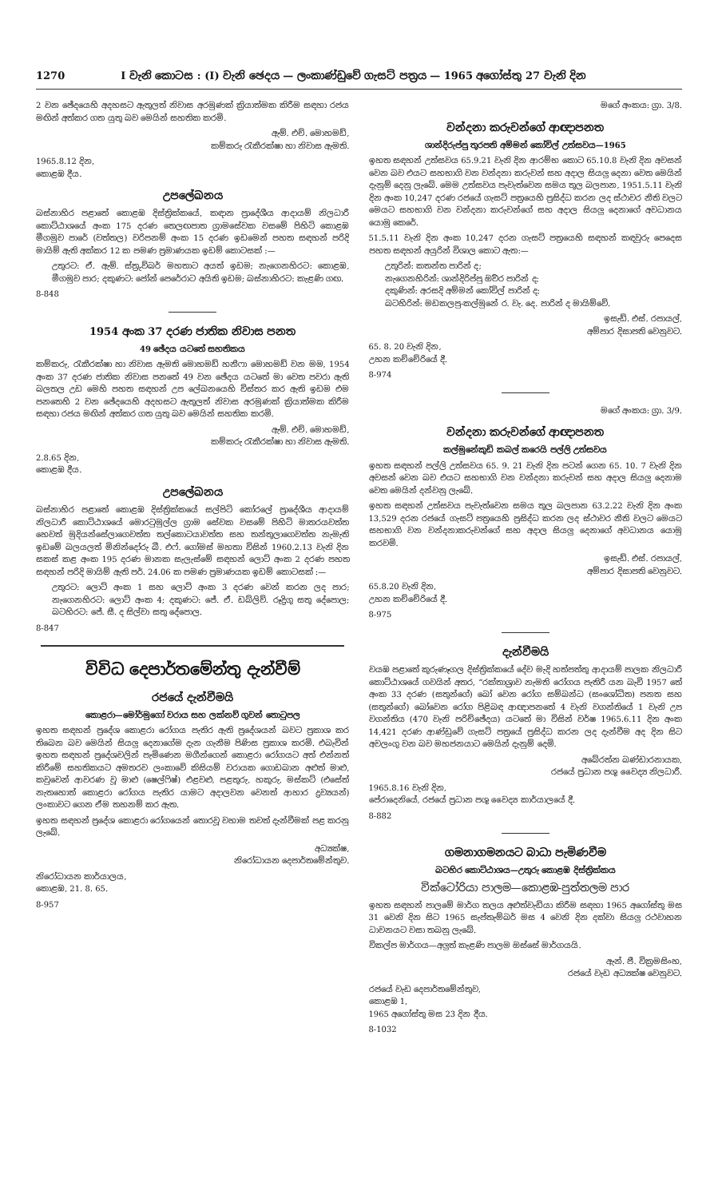1270 I වැනි කොටස : (I) වැනි ඡෙදය — ලංකාණ්ඩුවේ ගැසට් පත්‍රය — 1965 අගෝස්තු 27 වැනි දින
2 වන ඡේදයෙහි අදහසට ඇතුලත් නිවාස අරමුණක් ක්‍රියාත්මක කිරීම සඳහා රජය මඟින් අත්කර ගත යුතු බව මෙයින් සහතික කරමි.
ඇම්. එච්. මොහමඩ්,
කම්කරු රැකීරක්ෂා හා නිවාස ඇමති.
1965.8.12 දින,
කොළඹ දීය.
උපලේඛනය
බස්නාහිර පළාතේ කොළඹ දිස්ත්‍රික්කයේ, කඳාන ප්‍රාදේශීය ආදායම් නිලධාරී කොට්ඨාශයේ අංක 175 දරණ තෙලඟපාත ග්‍රාමසේවක වසමේ පිහිටි කොළඹ මීගමුව පාරේ (වත්තල) වරිපනම් අංක 15 දරණ ඉඩමෙන් පහත සඳහන් පරිදි මායිම් ඇති අක්කර 12 ක පමණ ප්‍රමාණයක ඉඩම් කොටසක් :—
උතුරට: ඒ. ඇම්. ස්ත්‍රුව්බර් මහතාට අයත් ඉඩම; නැගෙනහිරට: කොළඹ, මීගමුව පාර; දකුණට: ජෝන් පෙරේරාට අයිති ඉඩම; බස්නාහිරට: කැළණි ගඟ.
8-848
1954 අංක 37 දරණ ජාතික නිවාස පනත
49 ඡේදය යටතේ සහතිකය
කම්කරු, රැකීරක්ෂා හා නිවාස ඇමති මොහමඩ් හනීෆා මොහමඩ් වන මම, 1954 අංක 37 දරණ ජාතික නිවාස පනතේ 49 වන ඡේදය යටතේ මා වෙත පවරා ඇති බලතල උඩ මෙහි පහත සඳහන් උප ලේඛනයෙහි විස්තර කර ඇති ඉඩම එම පනතෙහි 2 වන ඡේදයෙහි අදහසට ඇතුලත් නිවාස අරමුණක් ක්‍රියාත්මක කිරීම සඳහා රජය මඟින් අත්කර ගත යුතු බව මෙයින් සහතික කරමි.
ඇම්. එච්. මොහමඩ්,
කම්කරු රැකීරක්ෂා හා නිවාස ඇමති.
2.8.65 දින,
කොළඹ දීය.
උපලේඛනය
බස්නාහිර පළාතේ කොළඹ දිස්ත්‍රික්කයේ සල්පිටි කෝරලේ ප්‍රාදේශීය ආදායම් නිලධාරී කොට්ඨාශයේ මොරටුමුල්ල ග්‍රාම සේවක වසමේ පිහිටි මාතරයවත්ත හෙවත් මුදියන්සේලාගෙවත්ත තල්කොටයාවත්ත සහ තන්තුලාගෙවත්ත නැමැති ඉඩමේ බලයලත් මිනින්දෝරු බී. එෆ්. ගෝමස් මහතා විසින් 1960.2.13 වැනි දින සකස් කළ අංක 195 දරණ මානක සැලැස්මේ සඳහන් ලොට් අංක 2 දරණ පහත සඳහන් පරිදි මායිම් ඇති පර්. 24.06 ක පමණ ප්‍රමාණයක ඉඩම් කොටසක් :—
උතුරට: ලොට් අංක 1 සහ ලොට් අංක 3 දරණ වෙන් කරන ලද පාර; නැගෙනහිරට: ලොට් අංක 4; දකුණට: ජේ. ඒ. ඩබ්ලිව්. රූද්‍රිගු සතු දේපොල; බටහිරට: ජේ. සී. ද සිල්වා සතු දේපොල.
8-847
විවිධ දෙපාර්තමේන්තු දැන්වීම්
රජයේ දැන්වීමයි
කොළරා—මෝර්මුගෝ වරාය සහ ලක්නව් ගුවන් තොටුපල
ඉහත සඳහන් ප්‍රදේශ කොළරා රෝගය පැතිර ඇති ප්‍රදේශයන් බවට ප්‍රකාශ කර තිබෙන බව මෙයින් සියලු දෙනාගේම දැන ගැනීම පිණිස ප්‍රකාශ කරමි. එබැවින් ඉහත සඳහන් ප්‍රදේශවලින් පැමිණෙන මගීන්ගෙන් කොළරා රෝගයට අත් එන්නත් කිරීමේ සහතිකයට අමතරව ලංකාවේ කිසියම් වරායක ගොඩබාන අළුත් මාළු, කවුවෙන් ආවරණ වූ මාළු (ෂෙල්ෆිෂ්) එළවළු, පළතුරු, හකුරු, මස්කට් (එසේත් නැතහොත් කොළරා රෝගය පැතිර යාමට අදාලවන වෙනත් ආහාර ද්‍රව්‍යයන්) ලංකාවට ගෙන ඒම තහනම් කර ඇත.
ඉහත සඳහන් ප්‍රදේශ කොළරා රෝගයෙන් තොරවූ වහාම තවත් දැන්වීමක් පළ කරනු ලැබේ.
අධ්‍යක්ෂ,
නිරෝධායන දෙපාර්තමේන්තුව.
නිරෝධායන කාර්යාලය,
කොළඹ, 21. 8. 65.
8-957
මගේ අංකය: ග්‍රා. 3/8.
වන්දනා කරුවන්ගේ ආඥාපනත
ශාන්දිරුප්පු තුරපති අම්මන් කෝවිල් උත්සවය—1965
ඉහත සඳහන් උත්සවය 65.9.21 වැනි දින ආරම්භ කොට 65.10.8 වැනි දින අවසන් වෙන බව එයට සහභාගි වන වන්දනා කරුවන් සහ අදාල සියලු දෙනා වෙත මෙයින් දැනුම් දෙනු ලැබේ. මෙම උත්සවය පැවැත්වෙන සමය තුල බලපාන, 1951.5.11 වැනි දින අංක 10,247 දරණ රජයේ ගැසට් පත්‍රයෙහි ප්‍රසිද්ධ කරන ලද ස්ථාවර නීති වලට මෙයට සහභාගි වන වන්දනා කරුවන්ගේ සහ අදාල සියලු දෙනාගේ අවධානය යොමු කෙරේ.
51.5.11 වැනි දින අංක 10,247 දරන ගැසට් පත්‍රයෙහි සඳහන් කඳවුරු පෙදෙස පහත සඳහන් අයුරින් විශාල කොට ඇත:—
උතුරින්: කතන්ත පාරින් ද;
නැගෙනහිරින්: ශාන්දිරිප්පු ඔිවර පාරින් ද;
දකුණින්: අරසදි අම්මන් කෝවිල් පාරින් ද;
බටහිරින්: මඩකලපු-කල්මුනේ ර. වැ. දෙ. පාරින් ද මායිම්වේ.
ඉසැඩ්. එස්. රපායල්,
අම්පාර දිසාපති වෙනුවට.
65. 8. 20 වැනි දින,
උහන කච්චේරියේ දී.
8-974
මගේ අංකය: ග්‍රා. 3/9.
වන්දනා කරුවන්ගේ ආඥාපනත
කල්මුනේකුඩි කබල් කරෙයි පල්ලි උත්සවය
ඉහත සඳහන් පල්ලි උත්සවය 65. 9. 21 වැනි දින පටන් ගෙන 65. 10. 7 වැනි දින අවසන් වෙන බව එයට සහභාගි වන වන්දනා කරුවන් සහ අදාල සියලු දෙනාම වෙත මෙයින් දන්වනු ලැබේ.
ඉහත සඳහන් උත්සවය පැවැත්වෙන සමය තුල බලපාන 63.2.22 වැනි දින අංක 13,529 දරන රජයේ ගැසට් පත්‍රයෙහි ප්‍රසිද්ධ කරන ලද ස්ථාවර නීති වලට මෙයට සහභාගි වන වන්දනාකරුවන්ගේ සහ අදාල සියලු දෙනාගේ අවධානය යොමු කරවමි.
ඉසැඩ්. එස්. රපායල්,
අම්පාර දිසාපති වෙනුවට.
65.8.20 වැනි දින,
උහන කච්චේරියේ දී.
8-975
දැන්වීමයි
වයඹ පළාතේ කුරුණෑගල දිස්ත්‍රික්කයේ දේව මැදි හත්පත්තු ආදායම් පාලක නිලධාරී කොට්ඨාශයේ ගවයින් අතර, “රක්තාශ්‍රාව නැමති රෝගය පැතිරී යන බැවි 1957 තේ අංක 33 දරණ (සතුන්ගේ) බෝ වෙන රෝග සම්බන්ධ (සංශෝධිත) පනත සහ (සතුන්ගේ) බෝවෙන රෝග පිළිබඳ ආඥාපනතේ 4 වැනි වගන්තියේ 1 වැනි උප වගන්තිය (470 වැනි පරිච්ඡේදය) යටතේ මා විසින් වර්ෂ 1965.6.11 දින අංක 14,421 දරණ ආණ්ඩුවේ ගැසට් පත්‍රයේ ප්‍රසිද්ධ කරන ලද දැන්වීම අද දින සිට අවලංගු වන බව මහජනයාට මෙයින් දැනුම් දෙමි.
අබේරත්න බණ්ඩාරනායක,
රජයේ ප්‍රධාන පශු වෛද්‍ය නිලධාරී.
1965.8.16 වැනි දින,
පේරාදෙනියේ, රජයේ ප්‍රධාන පශු වෛද්‍ය කාර්යාලයේ දී.
8-882
ගමනාගමනයට බාධා පැමිණවීම
බටහිර කොට්ඨාශය—උතුරු කොළඹ දිස්ත්‍රික්කය
වික්ටෝරියා පාලම—කොළඹ-පුත්තලම පාර
ඉහත සඳහන් පාලමේ මාර්ග තලය අළුත්වැඩියා කිරීම සඳහා 1965 අගෝස්තු මස 31 වෙනි දින සිට 1965 සැප්තැම්බර් මස 4 වෙනි දින දක්වා සියලු රථවාහන ධාවනයට වසා තබනු ලැබේ.
විකල්ප මාර්ගය—අලුත් කැළණි පාලම ඔස්සේ මාර්ගයයි.
ඇන්. ජී. වික්‍රමසිංහ,
රජයේ වැඩ අධ්‍යක්ෂ වෙනුවට.
රජයේ වැඩ දෙපාර්තමේන්තුව,
කොළඹ 1,
1965 අගෝස්තු මස 23 දින දීය.
8-1032